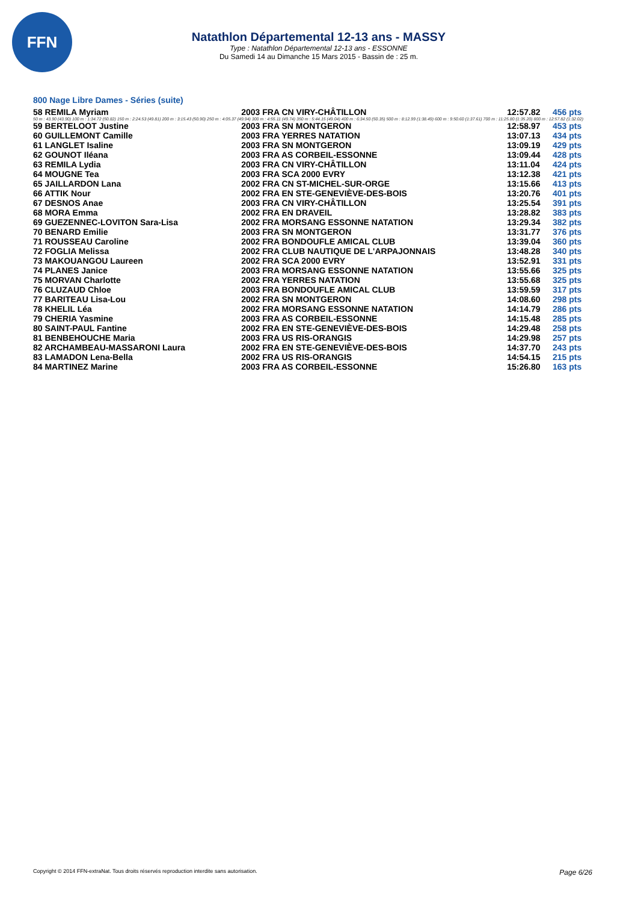FFN
Natathlon Départemental 12-13 ans - MASSY
Type : Natathlon Départemental 12-13 ans - ESSONNE
Du Samedi 14 au Dimanche 15 Mars 2015 - Bassin de : 25 m.
800 Nage Libre Dames - Séries (suite)
| 58 REMILA Myriam | 2003 FRA CN VIRY-CHÂTILLON | 12:57.82 | 456 pts |
| 50 m : 43.90 (43.90) 100 m : 1:34.72 (50.82) 150 m : 2:24.53 (49.81) 200 m : 3:15.43 (50.90) 250 m : 4:05.37 (49.94) 300 m : 4:55.11 (49.74) 350 m : 5:44.15 (49.04) 400 m : 6:34.50 (50.35) 500 m : 8:12.99 (1:38.49) 600 m : 9:50.60 (1:37.61) 700 m : 11:25.80 (1:35.20) 800 m : 12:57.82 (1:32.02) | | | |
| 59 BERTELOOT Justine | 2003 FRA SN MONTGERON | 12:58.97 | 453 pts |
| 60 GUILLEMONT Camille | 2003 FRA YERRES NATATION | 13:07.13 | 434 pts |
| 61 LANGLET Isaline | 2003 FRA SN MONTGERON | 13:09.19 | 429 pts |
| 62 GOUNOT Iléana | 2003 FRA AS CORBEIL-ESSONNE | 13:09.44 | 428 pts |
| 63 REMILA Lydia | 2003 FRA CN VIRY-CHÂTILLON | 13:11.04 | 424 pts |
| 64 MOUGNE Tea | 2003 FRA SCA 2000 EVRY | 13:12.38 | 421 pts |
| 65 JAILLARDON Lana | 2002 FRA CN ST-MICHEL-SUR-ORGE | 13:15.66 | 413 pts |
| 66 ATTIK Nour | 2002 FRA EN STE-GENEVIÈVE-DES-BOIS | 13:20.76 | 401 pts |
| 67 DESNOS Anae | 2003 FRA CN VIRY-CHÂTILLON | 13:25.54 | 391 pts |
| 68 MORA Emma | 2002 FRA EN DRAVEIL | 13:28.82 | 383 pts |
| 69 GUEZENNEC-LOVITON Sara-Lisa | 2002 FRA MORSANG ESSONNE NATATION | 13:29.34 | 382 pts |
| 70 BENARD Emilie | 2003 FRA SN MONTGERON | 13:31.77 | 376 pts |
| 71 ROUSSEAU Caroline | 2002 FRA BONDOUFLE AMICAL CLUB | 13:39.04 | 360 pts |
| 72 FOGLIA Melissa | 2002 FRA CLUB NAUTIQUE DE L'ARPAJONNAIS | 13:48.28 | 340 pts |
| 73 MAKOUANGOU Laureen | 2002 FRA SCA 2000 EVRY | 13:52.91 | 331 pts |
| 74 PLANES Janice | 2003 FRA MORSANG ESSONNE NATATION | 13:55.66 | 325 pts |
| 75 MORVAN Charlotte | 2002 FRA YERRES NATATION | 13:55.68 | 325 pts |
| 76 CLUZAUD Chloe | 2003 FRA BONDOUFLE AMICAL CLUB | 13:59.59 | 317 pts |
| 77 BARITEAU Lisa-Lou | 2002 FRA SN MONTGERON | 14:08.60 | 298 pts |
| 78 KHELIL Léa | 2002 FRA MORSANG ESSONNE NATATION | 14:14.79 | 286 pts |
| 79 CHERIA Yasmine | 2003 FRA AS CORBEIL-ESSONNE | 14:15.48 | 285 pts |
| 80 SAINT-PAUL Fantine | 2002 FRA EN STE-GENEVIÈVE-DES-BOIS | 14:29.48 | 258 pts |
| 81 BENBEHOUCHE Maria | 2003 FRA US RIS-ORANGIS | 14:29.98 | 257 pts |
| 82 ARCHAMBEAU-MASSARONI Laura | 2002 FRA EN STE-GENEVIÈVE-DES-BOIS | 14:37.70 | 243 pts |
| 83 LAMADON Lena-Bella | 2002 FRA US RIS-ORANGIS | 14:54.15 | 215 pts |
| 84 MARTINEZ Marine | 2003 FRA AS CORBEIL-ESSONNE | 15:26.80 | 163 pts |
Copyright © 2014 FFN-extraNat. Tous droits réservés reproduction interdite sans autorisation. Page 6/26